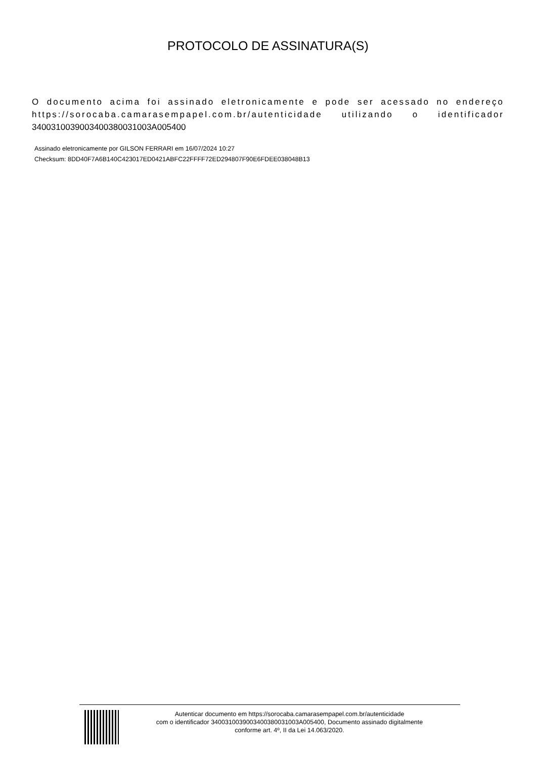PROTOCOLO DE ASSINATURA(S)
O documento acima foi assinado eletronicamente e pode ser acessado no endereço https://sorocaba.camarasempapel.com.br/autenticidade utilizando o identificador 340031003900340038003100​3A005400
Assinado eletronicamente por GILSON FERRARI em 16/07/2024 10:27
Checksum: 8DD40F7A6B140C423017ED0421ABFC22FFFF72ED294807F90E6FDEE038048B13
Autenticar documento em https://sorocaba.camarasempapel.com.br/autenticidade
com o identificador 3400310039003400380031003A005400, Documento assinado digitalmente
conforme art. 4º, II da Lei 14.063/2020.